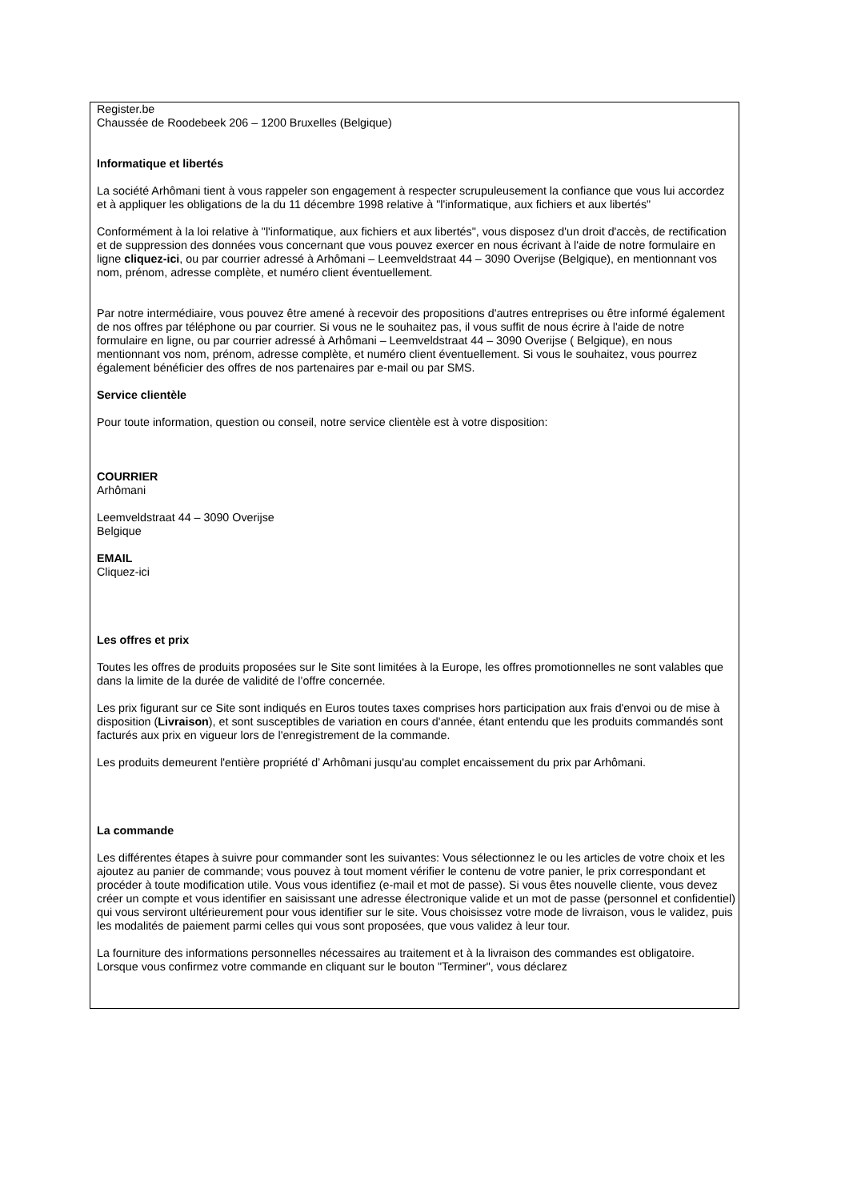Register.be
Chaussée de Roodebeek 206 – 1200 Bruxelles (Belgique)
Informatique et libertés
La société Arhômani tient à vous rappeler son engagement à respecter scrupuleusement la confiance que vous lui accordez et à appliquer les obligations de la du 11 décembre 1998 relative à "l'informatique, aux fichiers et aux libertés"
Conformément à la loi relative à "l'informatique, aux fichiers et aux libertés", vous disposez d'un droit d'accès, de rectification et de suppression des données vous concernant que vous pouvez exercer en nous écrivant à l'aide de notre formulaire en ligne cliquez-ici, ou par courrier adressé à Arhômani – Leemveldstraat 44 – 3090 Overijse (Belgique), en mentionnant vos nom, prénom, adresse complète, et numéro client éventuellement.
Par notre intermédiaire, vous pouvez être amené à recevoir des propositions d'autres entreprises ou être informé également de nos offres par téléphone ou par courrier. Si vous ne le souhaitez pas, il vous suffit de nous écrire à l'aide de notre formulaire en ligne, ou par courrier adressé à Arhômani – Leemveldstraat 44 – 3090 Overijse ( Belgique), en nous mentionnant vos nom, prénom, adresse complète, et numéro client éventuellement. Si vous le souhaitez, vous pourrez également bénéficier des offres de nos partenaires par e-mail ou par SMS.
Service clientèle
Pour toute information, question ou conseil, notre service clientèle est à votre disposition:
COURRIER
Arhômani
Leemveldstraat 44 – 3090 Overijse
Belgique
EMAIL
Cliquez-ici
Les offres et prix
Toutes les offres de produits proposées sur le Site sont limitées à la Europe, les offres promotionnelles ne sont valables que dans la limite de la durée de validité de l’offre concernée.
Les prix figurant sur ce Site sont indiqués en Euros toutes taxes comprises hors participation aux frais d'envoi ou de mise à disposition (Livraison), et sont susceptibles de variation en cours d'année, étant entendu que les produits commandés sont facturés aux prix en vigueur lors de l'enregistrement de la commande.
Les produits demeurent l'entière propriété d’ Arhômani jusqu'au complet encaissement du prix par Arhômani.
La commande
Les différentes étapes à suivre pour commander sont les suivantes: Vous sélectionnez le ou les articles de votre choix et les ajoutez au panier de commande; vous pouvez à tout moment vérifier le contenu de votre panier, le prix correspondant et procéder à toute modification utile. Vous vous identifiez (e-mail et mot de passe). Si vous êtes nouvelle cliente, vous devez créer un compte et vous identifier en saisissant une adresse électronique valide et un mot de passe (personnel et confidentiel) qui vous serviront ultérieurement pour vous identifier sur le site. Vous choisissez votre mode de livraison, vous le validez, puis les modalités de paiement parmi celles qui vous sont proposées, que vous validez à leur tour.
La fourniture des informations personnelles nécessaires au traitement et à la livraison des commandes est obligatoire. Lorsque vous confirmez votre commande en cliquant sur le bouton "Terminer", vous déclarez